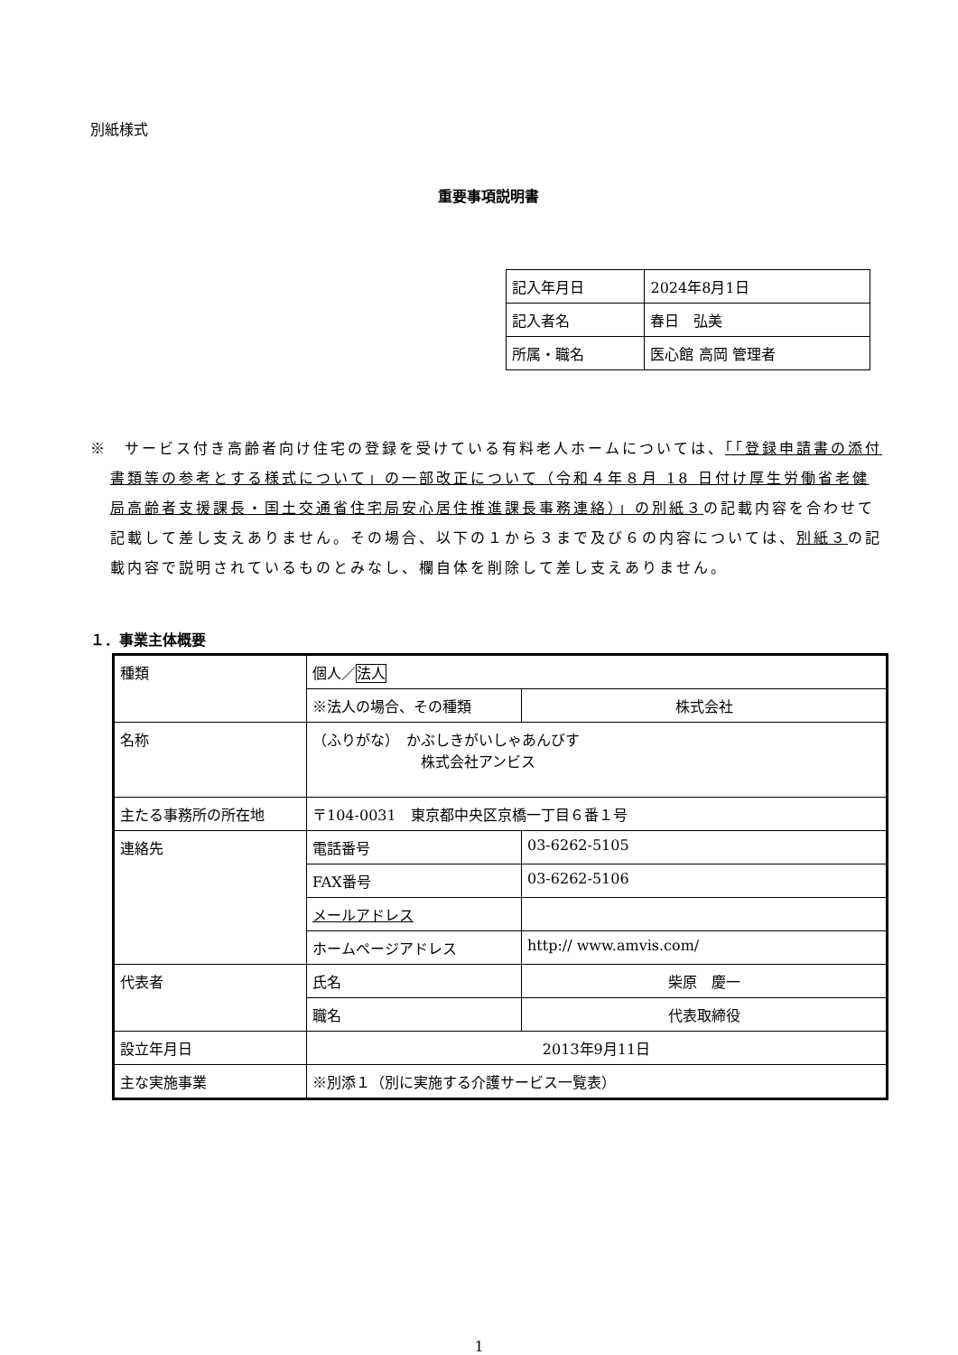別紙様式
重要事項説明書
| 記入年月日 | 2024年8月1日 |
| 記入者名 | 春日 弘美 |
| 所属・職名 | 医心館 高岡 管理者 |
※　サービス付き高齢者向け住宅の登録を受けている有料老人ホームについては、「「登録申請書の添付書類等の参考とする様式について」の一部改正について（令和４年８月 18 日付け厚生労働省老健局高齢者支援課長・国土交通省住宅局安心居住推進課長事務連絡）」の別紙３の記載内容を合わせて記載して差し支えありません。その場合、以下の１から３まで及び６の内容については、別紙３の記載内容で説明されているものとみなし、欄自体を削除して差し支えありません。
１．事業主体概要
| 種類 | 個人／ 法人 | |
| | ※法人の場合、その種類 | 株式会社 |
| 名称 | （ふりがな） かぶしきがいしゃあんびす 株式会社アンビス | |
| 主たる事務所の所在地 | 〒104-0031 東京都中央区京橋一丁目６番１号 | |
| 連絡先 | 電話番号 | 03-6262-5105 |
| | FAX番号 | 03-6262-5106 |
| | メールアドレス | |
| | ホームページアドレス | http:// www.amvis.com/ |
| 代表者 | 氏名 | 柴原 慶一 |
| | 職名 | 代表取締役 |
| 設立年月日 | 2013年9月11日 | |
| 主な実施事業 | ※別添１（別に実施する介護サービス一覧表） | |
1